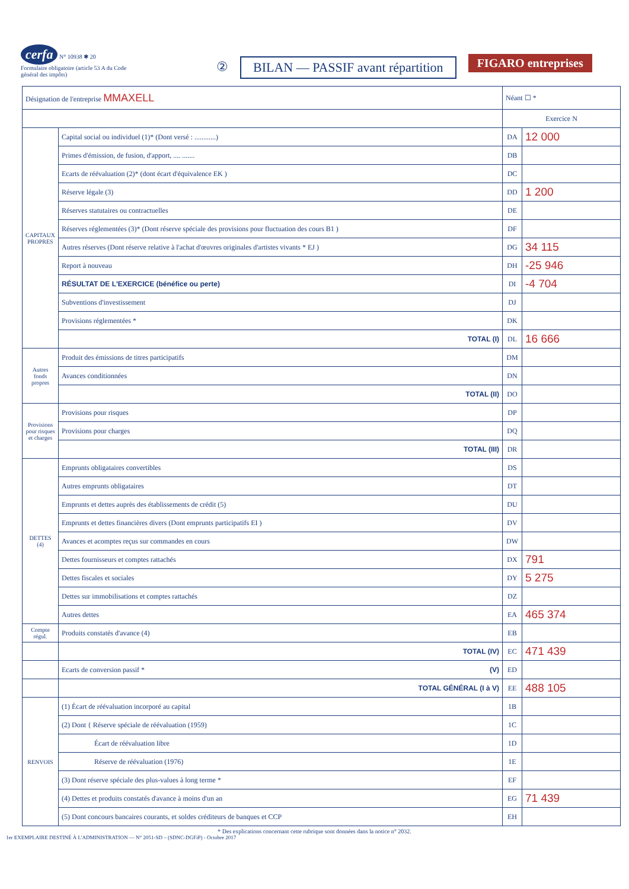cerfa N° 10938 ✱ 20
Formulaire obligatoire (article 53 A du Code général des impôts)
② BILAN — PASSIF avant répartition
FIGARO entreprises
| Désignation de l'entreprise MMAXELL | | Néant ☐ * | |
| | | Exercice N | |
| CAPITAUX PROPRES | Capital social ou individuel (1)* (Dont versé : ............) | DA | 12 000 |
| | Primes d'émission, de fusion, d'apport, .... ....... | DB | |
| | Ecarts de réévaluation (2)* (dont écart d'équivalence EK ) | DC | |
| | Réserve légale (3) | DD | 1 200 |
| | Réserves statutaires ou contractuelles | DE | |
| | Réserves réglementées (3)* (Dont réserve spéciale des provisions pour fluctuation des cours B1 ) | DF | |
| | Autres réserves (Dont réserve relative à l'achat d'œuvres originales d'artistes vivants * EJ ) | DG | 34 115 |
| | Report à nouveau | DH | -25 946 |
| | RÉSULTAT DE L'EXERCICE (bénéfice ou perte) | DI | -4 704 |
| | Subventions d'investissement | DJ | |
| | Provisions réglementées * | DK | |
| | TOTAL (I) | DL | 16 666 |
| Autres fonds propres | Produit des émissions de titres participatifs | DM | |
| | Avances conditionnées | DN | |
| | TOTAL (II) | DO | |
| Provisions pour risques et charges | Provisions pour risques | DP | |
| | Provisions pour charges | DQ | |
| | TOTAL (III) | DR | |
| DETTES (4) | Emprunts obligataires convertibles | DS | |
| | Autres emprunts obligataires | DT | |
| | Emprunts et dettes auprès des établissements de crédit (5) | DU | |
| | Emprunts et dettes financières divers (Dont emprunts participatifs EI ) | DV | |
| | Avances et acomptes reçus sur commandes en cours | DW | |
| | Dettes fournisseurs et comptes rattachés | DX | 791 |
| | Dettes fiscales et sociales | DY | 5 275 |
| | Dettes sur immobilisations et comptes rattachés | DZ | |
| | Autres dettes | EA | 465 374 |
| Compte régul. | Produits constatés d'avance (4) | EB | |
| | TOTAL (IV) | EC | 471 439 |
| | Ecarts de conversion passif * (V) | ED | |
| | TOTAL GÉNÉRAL (I à V) | EE | 488 105 |
| RENVOIS | (1) Écart de réévaluation incorporé au capital | 1B | |
| | (2) Dont { Réserve spéciale de réévaluation (1959) | 1C | |
| | Écart de réévaluation libre | 1D | |
| | Réserve de réévaluation (1976) | 1E | |
| | (3) Dont réserve spéciale des plus-values à long terme * | EF | |
| | (4) Dettes et produits constatés d'avance à moins d'un an | EG | 71 439 |
| | (5) Dont concours bancaires courants, et soldes créditeurs de banques et CCP | EH | |
* Des explications concernant cette rubrique sont données dans la notice n° 2032.
1er EXEMPLAIRE DESTINÉ À L'ADMINISTRATION — N° 2051-SD – (SDNC-DGFiP) - Octobre 2017